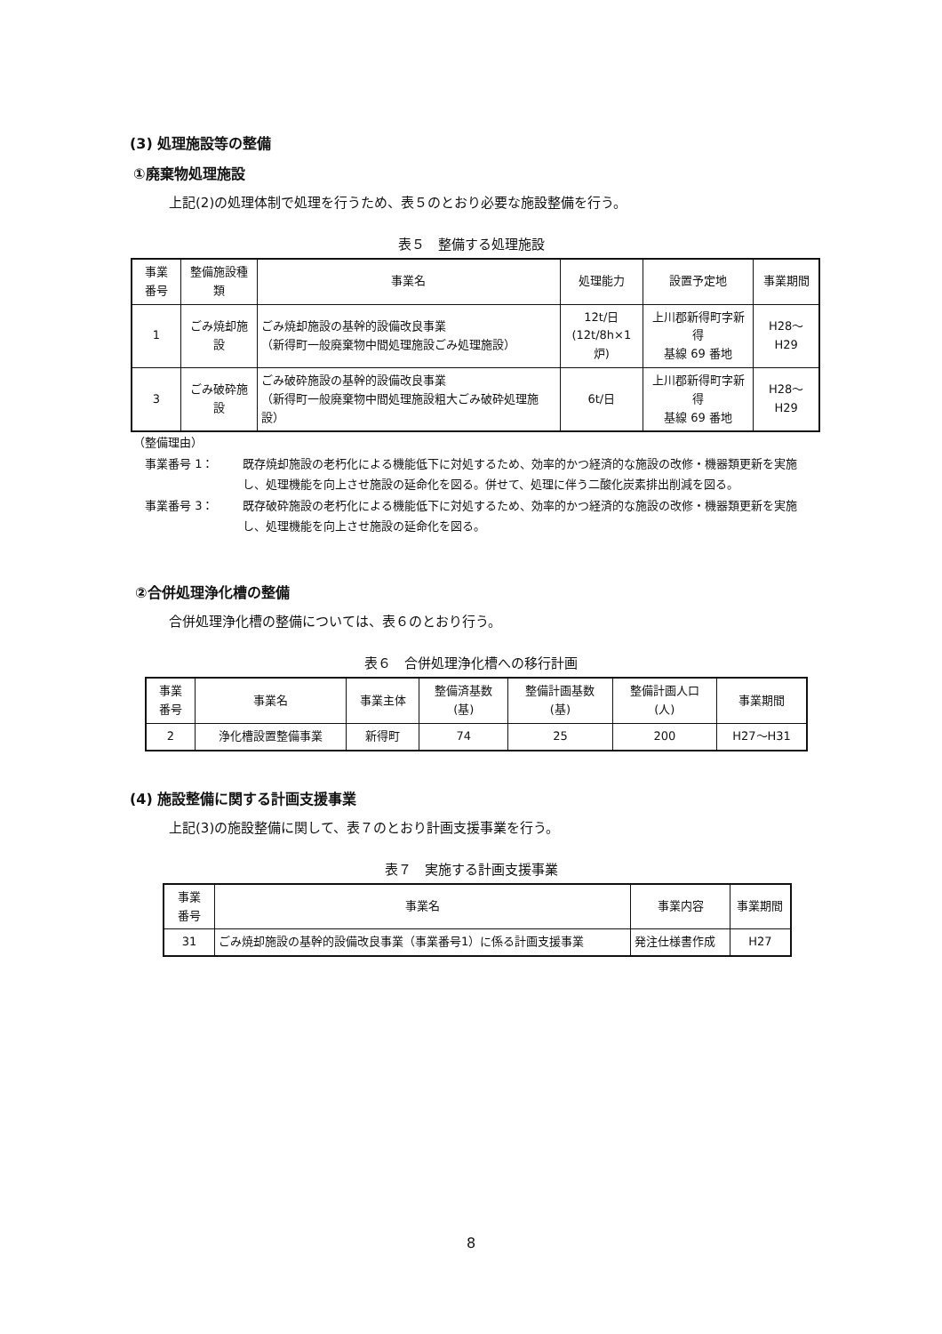(3) 処理施設等の整備
①廃棄物処理施設
上記(2)の処理体制で処理を行うため、表５のとおり必要な施設整備を行う。
表５　整備する処理施設
| 事業 番号 | 整備施設種類 | 事業名 | 処理能力 | 設置予定地 | 事業期間 |
| --- | --- | --- | --- | --- | --- |
| 1 | ごみ焼却施設 | ごみ焼却施設の基幹的設備改良事業 （新得町一般廃棄物中間処理施設ごみ処理施設） | 12t/日 (12t/8h×1炉) | 上川郡新得町字新得 基線 69 番地 | H28～H29 |
| 3 | ごみ破砕施設 | ごみ破砕施設の基幹的設備改良事業 （新得町一般廃棄物中間処理施設粗大ごみ破砕処理施設） | 6t/日 | 上川郡新得町字新得 基線 69 番地 | H28～H29 |
（整備理由）
事業番号 1： 既存焼却施設の老朽化による機能低下に対処するため、効率的かつ経済的な施設の改修・機器類更新を実施し、処理機能を向上させ施設の延命化を図る。併せて、処理に伴う二酸化炭素排出削減を図る。
事業番号 3： 既存破砕施設の老朽化による機能低下に対処するため、効率的かつ経済的な施設の改修・機器類更新を実施し、処理機能を向上させ施設の延命化を図る。
②合併処理浄化槽の整備
合併処理浄化槽の整備については、表６のとおり行う。
表６　合併処理浄化槽への移行計画
| 事業 番号 | 事業名 | 事業主体 | 整備済基数 (基) | 整備計画基数 (基) | 整備計画人口 (人) | 事業期間 |
| --- | --- | --- | --- | --- | --- | --- |
| 2 | 浄化槽設置整備事業 | 新得町 | 74 | 25 | 200 | H27～H31 |
(4) 施設整備に関する計画支援事業
上記(3)の施設整備に関して、表７のとおり計画支援事業を行う。
表７　実施する計画支援事業
| 事業 番号 | 事業名 | 事業内容 | 事業期間 |
| --- | --- | --- | --- |
| 31 | ごみ焼却施設の基幹的設備改良事業（事業番号1）に係る計画支援事業 | 発注仕様書作成 | H27 |
8